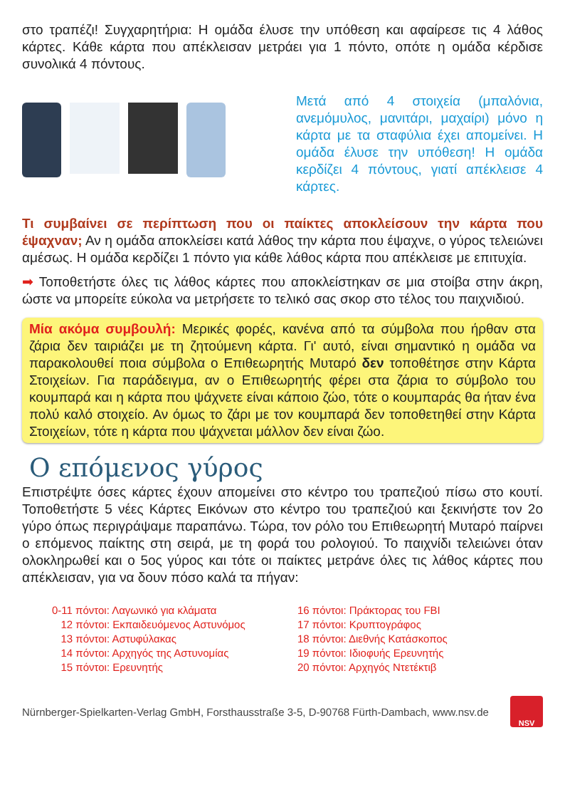στο τραπέζι! Συγχαρητήρια: Η ομάδα έλυσε την υπόθεση και αφαίρεσε τις 4 λάθος κάρτες. Κάθε κάρτα που απέκλεισαν μετράει για 1 πόντο, οπότε η ομάδα κέρδισε συνολικά 4 πόντους.
Μετά από 4 στοιχεία (μπαλόνια, ανεμόμυλος, μανιτάρι, μαχαίρι) μόνο η κάρτα με τα σταφύλια έχει απομείνει. Η ομάδα έλυσε την υπόθεση! Η ομάδα κερδίζει 4 πόντους, γιατί απέκλεισε 4 κάρτες.
Τι συμβαίνει σε περίπτωση που οι παίκτες αποκλείσουν την κάρτα που έψαχναν; Αν η ομάδα αποκλείσει κατά λάθος την κάρτα που έψαχνε, ο γύρος τελειώνει αμέσως. Η ομάδα κερδίζει 1 πόντο για κάθε λάθος κάρτα που απέκλεισε με επιτυχία.
➡ Τοποθετήστε όλες τις λάθος κάρτες που αποκλείστηκαν σε μια στοίβα στην άκρη, ώστε να μπορείτε εύκολα να μετρήσετε το τελικό σας σκορ στο τέλος του παιχνιδιού.
Μία ακόμα συμβουλή: Μερικές φορές, κανένα από τα σύμβολα που ήρθαν στα ζάρια δεν ταιριάζει με τη ζητούμενη κάρτα. Γι' αυτό, είναι σημαντικό η ομάδα να παρακολουθεί ποια σύμβολα ο Επιθεωρητής Μυταρό δεν τοποθέτησε στην Κάρτα Στοιχείων. Για παράδειγμα, αν ο Επιθεωρητής φέρει στα ζάρια το σύμβολο του κουμπαρά και η κάρτα που ψάχνετε είναι κάποιο ζώο, τότε ο κουμπαράς θα ήταν ένα πολύ καλό στοιχείο. Αν όμως το ζάρι με τον κουμπαρά δεν τοποθετηθεί στην Κάρτα Στοιχείων, τότε η κάρτα που ψάχνεται μάλλον δεν είναι ζώο.
Ο επόμενος γύρος
Επιστρέψτε όσες κάρτες έχουν απομείνει στο κέντρο του τραπεζιού πίσω στο κουτί. Τοποθετήστε 5 νέες Κάρτες Εικόνων στο κέντρο του τραπεζιού και ξεκινήστε τον 2ο γύρο όπως περιγράψαμε παραπάνω. Τώρα, τον ρόλο του Επιθεωρητή Μυταρό παίρνει ο επόμενος παίκτης στη σειρά, με τη φορά του ρολογιού. Το παιχνίδι τελειώνει όταν ολοκληρωθεί και ο 5ος γύρος και τότε οι παίκτες μετράνε όλες τις λάθος κάρτες που απέκλεισαν, για να δουν πόσο καλά τα πήγαν:
0-11 πόντοι: Λαγωνικό για κλάματα
12 πόντοι: Εκπαιδευόμενος Αστυνόμος
13 πόντοι: Αστυφύλακας
14 πόντοι: Αρχηγός της Αστυνομίας
15 πόντοι: Ερευνητής
16 πόντοι: Πράκτορας του FBI
17 πόντοι: Κρυπτογράφος
18 πόντοι: Διεθνής Κατάσκοπος
19 πόντοι: Ιδιοφυής Ερευνητής
20 πόντοι: Αρχηγός Ντετέκτιβ
Nürnberger-Spielkarten-Verlag GmbH, Forsthausstraße 3-5, D-90768 Fürth-Dambach, www.nsv.de
NSV